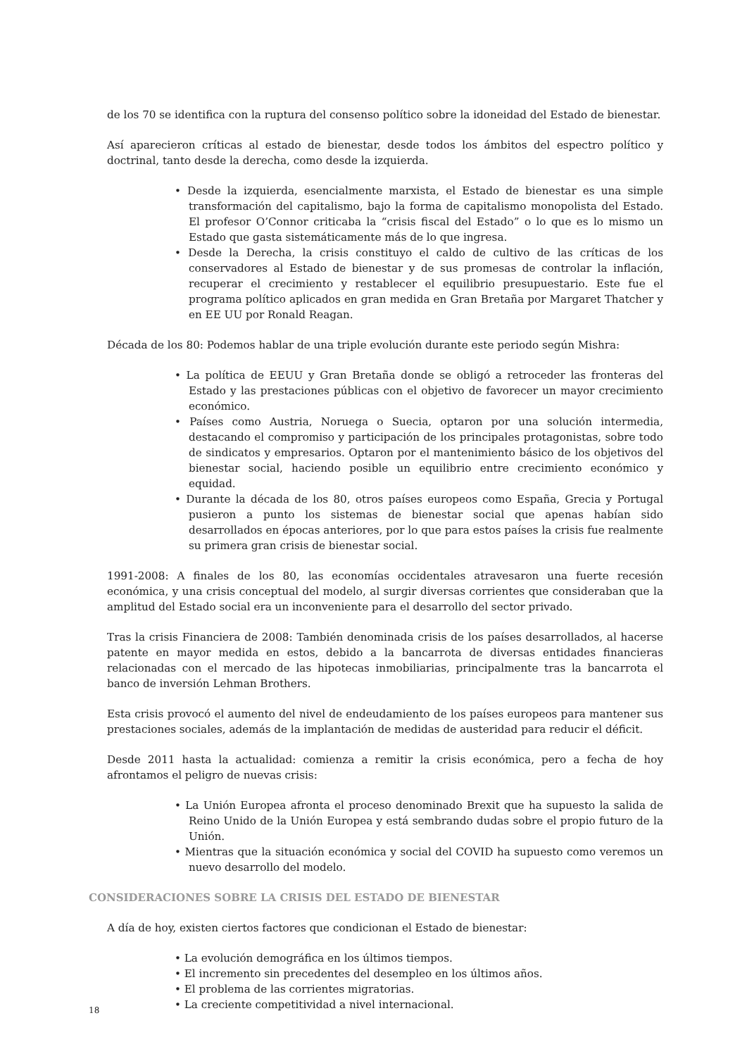de los 70 se identifica con la ruptura del consenso político sobre la idoneidad del Estado de bienestar.
Así aparecieron críticas al estado de bienestar, desde todos los ámbitos del espectro político y doctrinal, tanto desde la derecha, como desde la izquierda.
• Desde la izquierda, esencialmente marxista, el Estado de bienestar es una simple transformación del capitalismo, bajo la forma de capitalismo monopolista del Estado. El profesor O’Connor criticaba la “crisis fiscal del Estado” o lo que es lo mismo un Estado que gasta sistemáticamente más de lo que ingresa.
• Desde la Derecha, la crisis constituyo el caldo de cultivo de las críticas de los conservadores al Estado de bienestar y de sus promesas de controlar la inflación, recuperar el crecimiento y restablecer el equilibrio presupuestario. Este fue el programa político aplicados en gran medida en Gran Bretaña por Margaret Thatcher y en EE UU por Ronald Reagan.
Década de los 80: Podemos hablar de una triple evolución durante este periodo según Mishra:
• La política de EEUU y Gran Bretaña donde se obligó a retroceder las fronteras del Estado y las prestaciones públicas con el objetivo de favorecer un mayor crecimiento económico.
• Países como Austria, Noruega o Suecia, optaron por una solución intermedia, destacando el compromiso y participación de los principales protagonistas, sobre todo de sindicatos y empresarios. Optaron por el mantenimiento básico de los objetivos del bienestar social, haciendo posible un equilibrio entre crecimiento económico y equidad.
• Durante la década de los 80, otros países europeos como España, Grecia y Portugal pusieron a punto los sistemas de bienestar social que apenas habían sido desarrollados en épocas anteriores, por lo que para estos países la crisis fue realmente su primera gran crisis de bienestar social.
1991-2008: A finales de los 80, las economías occidentales atravesaron una fuerte recesión económica, y una crisis conceptual del modelo, al surgir diversas corrientes que consideraban que la amplitud del Estado social era un inconveniente para el desarrollo del sector privado.
Tras la crisis Financiera de 2008: También denominada crisis de los países desarrollados, al hacerse patente en mayor medida en estos, debido a la bancarrota de diversas entidades financieras relacionadas con el mercado de las hipotecas inmobiliarias, principalmente tras la bancarrota el banco de inversión Lehman Brothers.
Esta crisis provocó el aumento del nivel de endeudamiento de los países europeos para mantener sus prestaciones sociales, además de la implantación de medidas de austeridad para reducir el déficit.
Desde 2011 hasta la actualidad: comienza a remitir la crisis económica, pero a fecha de hoy afrontamos el peligro de nuevas crisis:
• La Unión Europea afronta el proceso denominado Brexit que ha supuesto la salida de Reino Unido de la Unión Europea y está sembrando dudas sobre el propio futuro de la Unión.
• Mientras que la situación económica y social del COVID ha supuesto como veremos un nuevo desarrollo del modelo.
CONSIDERACIONES SOBRE LA CRISIS DEL ESTADO DE BIENESTAR
A día de hoy, existen ciertos factores que condicionan el Estado de bienestar:
• La evolución demográfica en los últimos tiempos.
• El incremento sin precedentes del desempleo en los últimos años.
• El problema de las corrientes migratorias.
• La creciente competitividad a nivel internacional.
18